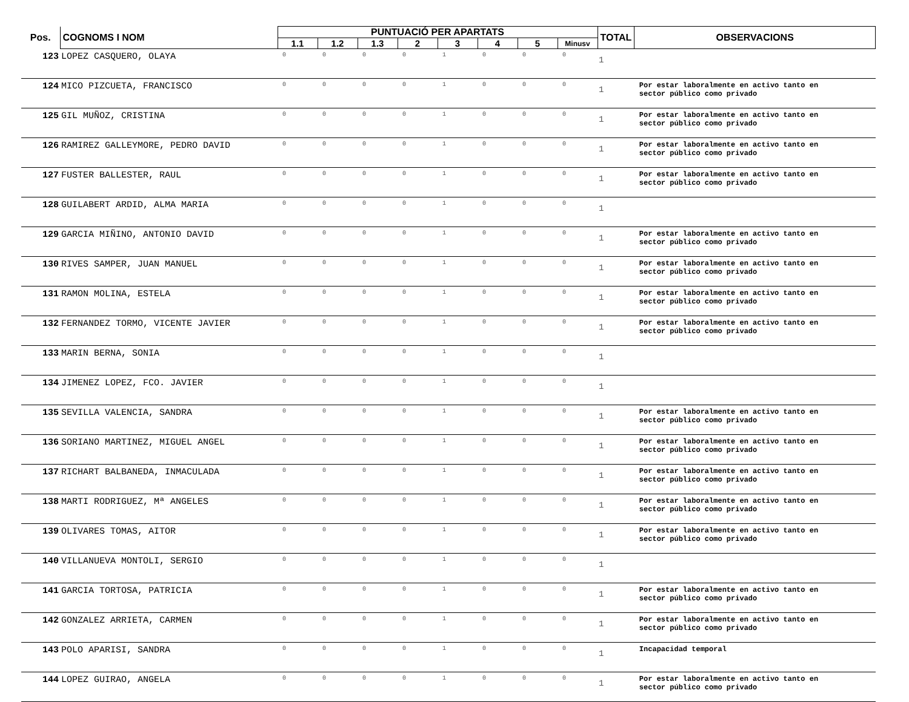| Pos. | COGNOMS I NOM | PUNTUACIÓ PER APARTATS | | | | | | | | TOTAL | OBSERVACIONS |
| --- | --- | --- | --- | --- | --- | --- | --- | --- | --- | --- | --- |
| | | 1.1 | 1.2 | 1.3 | 2 | 3 | 4 | 5 | Minusv | | |
| 123 | LOPEZ CASQUERO, OLAYA | 0 | 0 | 0 | 0 | 1 | 0 | 0 | 0 | 1 | |
| 124 | MICO PIZCUETA, FRANCISCO | 0 | 0 | 0 | 0 | 1 | 0 | 0 | 0 | 1 | Por estar laboralmente en activo tanto en sector público como privado |
| 125 | GIL MUÑOZ, CRISTINA | 0 | 0 | 0 | 0 | 1 | 0 | 0 | 0 | 1 | Por estar laboralmente en activo tanto en sector público como privado |
| 126 | RAMIREZ GALLEYMORE, PEDRO DAVID | 0 | 0 | 0 | 0 | 1 | 0 | 0 | 0 | 1 | Por estar laboralmente en activo tanto en sector público como privado |
| 127 | FUSTER BALLESTER, RAUL | 0 | 0 | 0 | 0 | 1 | 0 | 0 | 0 | 1 | Por estar laboralmente en activo tanto en sector público como privado |
| 128 | GUILABERT ARDID, ALMA MARIA | 0 | 0 | 0 | 0 | 1 | 0 | 0 | 0 | 1 | |
| 129 | GARCIA MIÑINO, ANTONIO DAVID | 0 | 0 | 0 | 0 | 1 | 0 | 0 | 0 | 1 | Por estar laboralmente en activo tanto en sector público como privado |
| 130 | RIVES SAMPER, JUAN MANUEL | 0 | 0 | 0 | 0 | 1 | 0 | 0 | 0 | 1 | Por estar laboralmente en activo tanto en sector público como privado |
| 131 | RAMON MOLINA, ESTELA | 0 | 0 | 0 | 0 | 1 | 0 | 0 | 0 | 1 | Por estar laboralmente en activo tanto en sector público como privado |
| 132 | FERNANDEZ TORMO, VICENTE JAVIER | 0 | 0 | 0 | 0 | 1 | 0 | 0 | 0 | 1 | Por estar laboralmente en activo tanto en sector público como privado |
| 133 | MARIN BERNA, SONIA | 0 | 0 | 0 | 0 | 1 | 0 | 0 | 0 | 1 | |
| 134 | JIMENEZ LOPEZ, FCO. JAVIER | 0 | 0 | 0 | 0 | 1 | 0 | 0 | 0 | 1 | |
| 135 | SEVILLA VALENCIA, SANDRA | 0 | 0 | 0 | 0 | 1 | 0 | 0 | 0 | 1 | Por estar laboralmente en activo tanto en sector público como privado |
| 136 | SORIANO MARTINEZ, MIGUEL ANGEL | 0 | 0 | 0 | 0 | 1 | 0 | 0 | 0 | 1 | Por estar laboralmente en activo tanto en sector público como privado |
| 137 | RICHART BALBANEDA, INMACULADA | 0 | 0 | 0 | 0 | 1 | 0 | 0 | 0 | 1 | Por estar laboralmente en activo tanto en sector público como privado |
| 138 | MARTI RODRIGUEZ, Mª ANGELES | 0 | 0 | 0 | 0 | 1 | 0 | 0 | 0 | 1 | Por estar laboralmente en activo tanto en sector público como privado |
| 139 | OLIVARES TOMAS, AITOR | 0 | 0 | 0 | 0 | 1 | 0 | 0 | 0 | 1 | Por estar laboralmente en activo tanto en sector público como privado |
| 140 | VILLANUEVA MONTOLI, SERGIO | 0 | 0 | 0 | 0 | 1 | 0 | 0 | 0 | 1 | |
| 141 | GARCIA TORTOSA, PATRICIA | 0 | 0 | 0 | 0 | 1 | 0 | 0 | 0 | 1 | Por estar laboralmente en activo tanto en sector público como privado |
| 142 | GONZALEZ ARRIETA, CARMEN | 0 | 0 | 0 | 0 | 1 | 0 | 0 | 0 | 1 | Por estar laboralmente en activo tanto en sector público como privado |
| 143 | POLO APARISI, SANDRA | 0 | 0 | 0 | 0 | 1 | 0 | 0 | 0 | 1 | Incapacidad temporal |
| 144 | LOPEZ GUIRAO, ANGELA | 0 | 0 | 0 | 0 | 1 | 0 | 0 | 0 | 1 | Por estar laboralmente en activo tanto en sector público como privado |